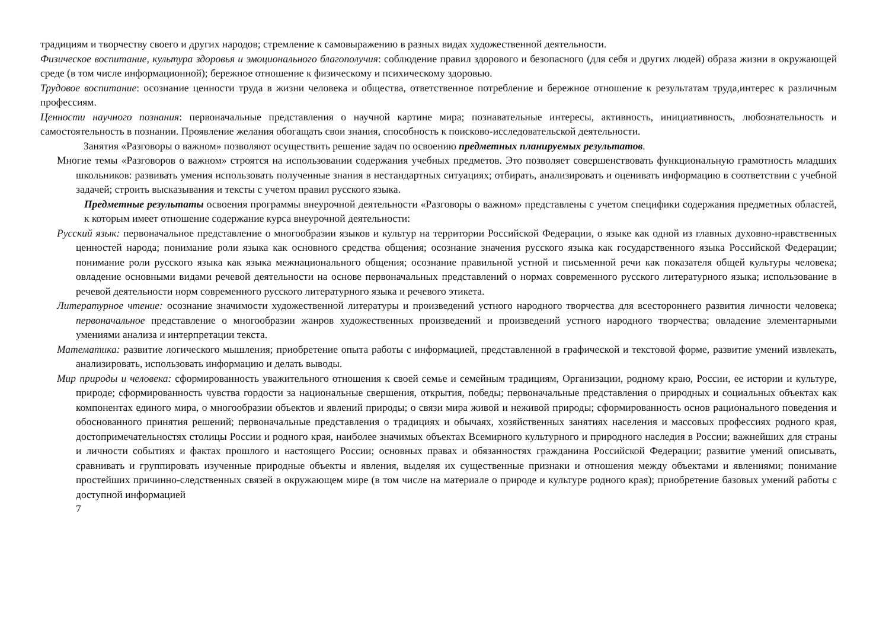традициям и творчеству своего и других народов; стремление к самовыражению в разных видах художественной деятельности.
Физическое воспитание, культура здоровья и эмоционального благополучия: соблюдение правил здорового и безопасного (для себя и других людей) образа жизни в окружающей среде (в том числе информационной); бережное отношение к физическому и психическому здоровью.
Трудовое воспитание: осознание ценности труда в жизни человека и общества, ответственное потребление и бережное отношение к результатам труда,интерес к различным профессиям.
Ценности научного познания: первоначальные представления о научной картине мира; познавательные интересы, активность, инициативность, любознательность и самостоятельность в познании. Проявление желания обогащать свои знания, способность к поисково-исследовательской деятельности.
Занятия «Разговоры о важном» позволяют осуществить решение задач по освоению предметных планируемых результатов.
Многие темы «Разговоров о важном» строятся на использовании содержания учебных предметов. Это позволяет совершенствовать функциональную грамотность младших школьников: развивать умения использовать полученные знания в нестандартных ситуациях; отбирать, анализировать и оценивать информацию в соответствии с учебной задачей; строить высказывания и тексты с учетом правил русского языка.
Предметные результаты освоения программы внеурочной деятельности «Разговоры о важном» представлены с учетом специфики содержания предметных областей, к которым имеет отношение содержание курса внеурочной деятельности:
Русский язык: первоначальное представление о многообразии языков и культур на территории Российской Федерации, о языке как одной из главных духовно-нравственных ценностей народа; понимание роли языка как основного средства общения; осознание значения русского языка как государственного языка Российской Федерации; понимание роли русского языка как языка межнационального общения; осознание правильной устной и письменной речи как показателя общей культуры человека; овладение основными видами речевой деятельности на основе первоначальных представлений о нормах современного русского литературного языка; использование в речевой деятельности норм современного русского литературного языка и речевого этикета.
Литературное чтение: осознание значимости художественной литературы и произведений устного народного творчества для всестороннего развития личности человека; первоначальное представление о многообразии жанров художественных произведений и произведений устного народного творчества; овладение элементарными умениями анализа и интерпретации текста.
Математика: развитие логического мышления; приобретение опыта работы с информацией, представленной в графической и текстовой форме, развитие умений извлекать, анализировать, использовать информацию и делать выводы.
Мир природы и человека: сформированность уважительного отношения к своей семье и семейным традициям, Организации, родному краю, России, ее истории и культуре, природе; сформированность чувства гордости за национальные свершения, открытия, победы; первоначальные представления о природных и социальных объектах как компонентах единого мира, о многообразии объектов и явлений природы; о связи мира живой и неживой природы; сформированность основ рационального поведения и обоснованного принятия решений; первоначальные представления о традициях и обычаях, хозяйственных занятиях населения и массовых профессиях родного края, достопримечательностях столицы России и родного края, наиболее значимых объектах Всемирного культурного и природного наследия в России; важнейших для страны и личности событиях и фактах прошлого и настоящего России; основных правах и обязанностях гражданина Российской Федерации; развитие умений описывать, сравнивать и группировать изученные природные объекты и явления, выделяя их существенные признаки и отношения между объектами и явлениями; понимание простейших причинно-следственных связей в окружающем мире (в том числе на материале о природе и культуре родного края); приобретение базовых умений работы с доступной информацией
7